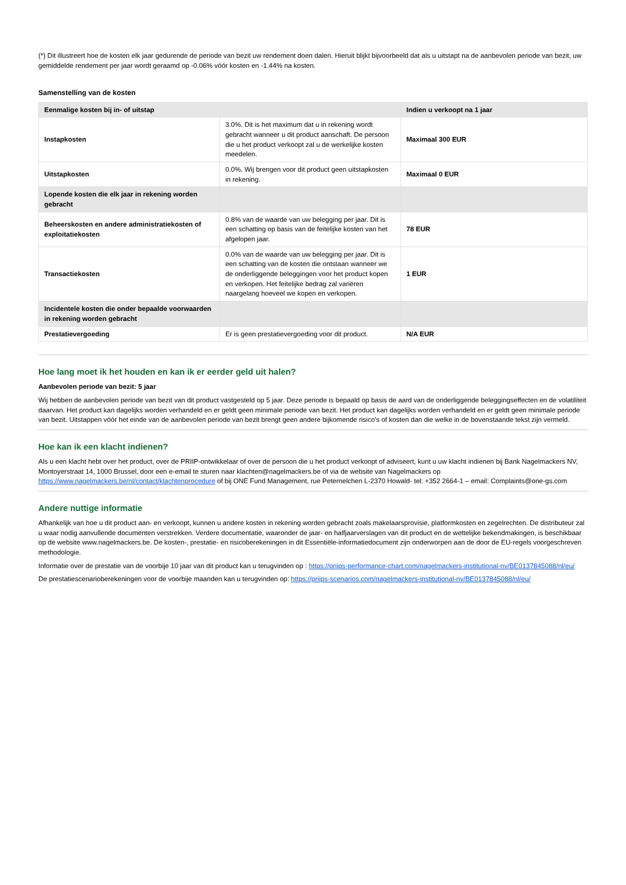(*) Dit illustreert hoe de kosten elk jaar gedurende de periode van bezit uw rendement doen dalen. Hieruit blijkt bijvoorbeeld dat als u uitstapt na de aanbevolen periode van bezit, uw gemiddelde rendement per jaar wordt geraamd op -0.06% vóór kosten en -1.44% na kosten.
Samenstelling van de kosten
| Eenmalige kosten bij in- of uitstap | | Indien u verkoopt na 1 jaar |
| --- | --- | --- |
| Instapkosten | 3.0%. Dit is het maximum dat u in rekening wordt gebracht wanneer u dit product aanschaft. De persoon die u het product verkoopt zal u de werkelijke kosten meedelen. | Maximaal 300 EUR |
| Uitstapkosten | 0.0%. Wij brengen voor dit product geen uitstapkosten in rekening. | Maximaal 0 EUR |
| Lopende kosten die elk jaar in rekening worden gebracht | | |
| Beheerskosten en andere administratiekosten of exploitatiekosten | 0.8% van de waarde van uw belegging per jaar. Dit is een schatting op basis van de feitelijke kosten van het afgelopen jaar. | 78 EUR |
| Transactiekosten | 0.0% van de waarde van uw belegging per jaar. Dit is een schatting van de kosten die ontstaan wanneer we de onderliggende beleggingen voor het product kopen en verkopen. Het feitelijke bedrag zal variëren naargelang hoeveel we kopen en verkopen. | 1 EUR |
| Incidentele kosten die onder bepaalde voorwaarden in rekening worden gebracht | | |
| Prestatievergoeding | Er is geen prestatievergoeding voor dit product. | N/A EUR |
Hoe lang moet ik het houden en kan ik er eerder geld uit halen?
Aanbevolen periode van bezit: 5 jaar
Wij hebben de aanbevolen periode van bezit van dit product vastgesteld op 5 jaar. Deze periode is bepaald op basis de aard van de onderliggende beleggingseffecten en de volatiliteit daarvan. Het product kan dagelijks worden verhandeld en er geldt geen minimale periode van bezit. Het product kan dagelijks worden verhandeld en er geldt geen minimale periode van bezit. Uitstappen vóór het einde van de aanbevolen periode van bezit brengt geen andere bijkomende risico's of kosten dan die welke in de bovenstaande tekst zijn vermeld.
Hoe kan ik een klacht indienen?
Als u een klacht hebt over het product, over de PRIIP-ontwikkelaar of over de persoon die u het product verkoopt of adviseert, kunt u uw klacht indienen bij Bank Nagelmackers NV, Montoyerstraat 14, 1000 Brussel, door een e-email te sturen naar klachten@nagelmackers.be of via de website van Nagelmackers op https://www.nagelmackers.be/nl/contact/klachtenprocedure of bij ONE Fund Management, rue Peternelchen L-2370 Howald- tel: +352 2664-1 – email: Complaints@one-gs.com
Andere nuttige informatie
Afhankelijk van hoe u dit product aan- en verkoopt, kunnen u andere kosten in rekening worden gebracht zoals makelaarsprovisie, platformkosten en zegelrechten. De distributeur zal u waar nodig aanvullende documenten verstrekken. Verdere documentatie, waaronder de jaar- en halfjaarverslagen van dit product en de wettelijke bekendmakingen, is beschikbaar op de website www.nagelmackers.be. De kosten-, prestatie- en risicoberekeningen in dit Essentiële-informatiedocument zijn onderworpen aan de door de EU-regels voorgeschreven methodologie.
Informatie over de prestatie van de voorbije 10 jaar van dit product kan u terugvinden op : https://priips-performance-chart.com/nagelmackers-institutional-nv/BE0137845088/nl/eu/
De prestatiescenarioberekeningen voor de voorbije maanden kan u terugvinden op: https://priips-scenarios.com/nagelmackers-institutional-nv/BE0137845088/nl/eu/